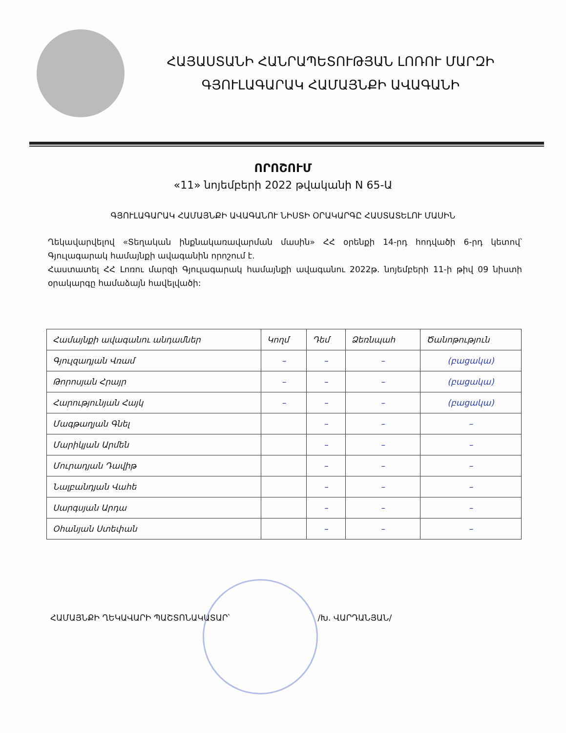ՀԱՅԱՍՏԱՆԻ ՀԱՆՐԱՊԵՏՈՒԹՅԱՆ ԼՈՌՈՒ ՄԱՐԶԻ
ԳՅՈՒԼԱԳԱՐԱԿ ՀԱՄԱՅՆՔԻ ԱՎԱԳԱՆԻ
ՈՐՈՇՈՒՄ
«11» նոյեմբերի 2022 թվականի N 65-Ա
ԳՅՈՒԼԱԳԱՐԱԿ ՀԱՄԱՅՆՔԻ ԱՎԱԳԱՆՈՒ ՆԻՍՏԻ ՕՐԱԿԱՐԳԸ ՀԱՍՏԱՏԵԼՈՒ ՄԱՍԻՆ
Ղեկավարվելով «Տեղական ինքնակառավարման մասին» ՀՀ օրենքի 14-րդ հոդվածի 6-րդ կետով՝ Գյուլագարակ համայնքի ավագանին որոշում է.
Հաստատել ՀՀ Լոռու մարզի Գյուլագարակ համայնքի ավագանու 2022թ. նոյեմբերի 11-ի թիվ 09 նիստի օրակարգը համաձայն հավելվածի:
| Համայնքի ավագանու անդամներ | Կողմ | Դեմ | Ձեռնպահ | Ծանոթություն |
| --- | --- | --- | --- | --- |
| Գյուլզադյան Վռամ | – | – | – | (բացակա) |
| Թորոսյան Հրայր | – | – | – | (բացակա) |
| Հարությունյան Հայկ | – | – | – | (բացակա) |
| Մագթաղյան Գնել | | – | – | – |
| Մարիկյան Արմեն | | – | – | – |
| Մուրադյան Դավիթ | | – | – | – |
| Նալբանդյան Վահե | | – | – | – |
| Սարգսյան Արդա | | – | – | – |
| Օհանյան Ստեփան | | – | – | – |
ՀԱՄԱՅՆՔԻ ՂԵԿԱՎԱՐԻ ՊԱՇՏՈՆԱԿԱՏԱՐ՝ /Խ. ՎԱՐԴԱՆՅԱՆ/